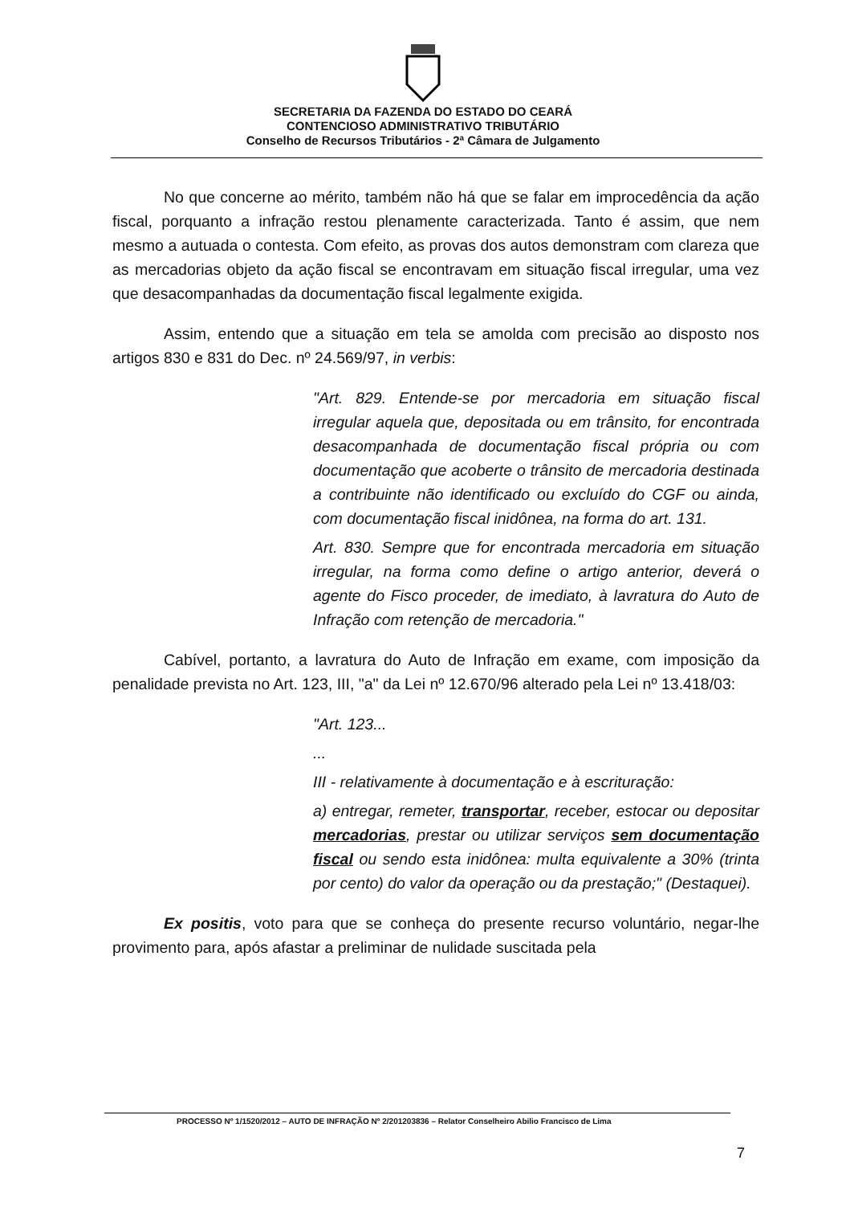SECRETARIA DA FAZENDA DO ESTADO DO CEARÁ
CONTENCIOSO ADMINISTRATIVO TRIBUTÁRIO
Conselho de Recursos Tributários - 2ª Câmara de Julgamento
No que concerne ao mérito, também não há que se falar em improcedência da ação fiscal, porquanto a infração restou plenamente caracterizada. Tanto é assim, que nem mesmo a autuada o contesta. Com efeito, as provas dos autos demonstram com clareza que as mercadorias objeto da ação fiscal se encontravam em situação fiscal irregular, uma vez que desacompanhadas da documentação fiscal legalmente exigida.
Assim, entendo que a situação em tela se amolda com precisão ao disposto nos artigos 830 e 831 do Dec. nº 24.569/97, in verbis:
"Art. 829. Entende-se por mercadoria em situação fiscal irregular aquela que, depositada ou em trânsito, for encontrada desacompanhada de documentação fiscal própria ou com documentação que acoberte o trânsito de mercadoria destinada a contribuinte não identificado ou excluído do CGF ou ainda, com documentação fiscal inidônea, na forma do art. 131.
Art. 830. Sempre que for encontrada mercadoria em situação irregular, na forma como define o artigo anterior, deverá o agente do Fisco proceder, de imediato, à lavratura do Auto de Infração com retenção de mercadoria."
Cabível, portanto, a lavratura do Auto de Infração em exame, com imposição da penalidade prevista no Art. 123, III, "a" da Lei nº 12.670/96 alterado pela Lei nº 13.418/03:
"Art. 123...
...
III - relativamente à documentação e à escrituração:
a) entregar, remeter, transportar, receber, estocar ou depositar mercadorias, prestar ou utilizar serviços sem documentação fiscal ou sendo esta inidônea: multa equivalente a 30% (trinta por cento) do valor da operação ou da prestação;" (Destaquei).
Ex positis, voto para que se conheça do presente recurso voluntário, negar-lhe provimento para, após afastar a preliminar de nulidade suscitada pela
PROCESSO Nº 1/1520/2012 – AUTO DE INFRAÇÃO Nº 2/201203836 – Relator Conselheiro Abilio Francisco de Lima
7